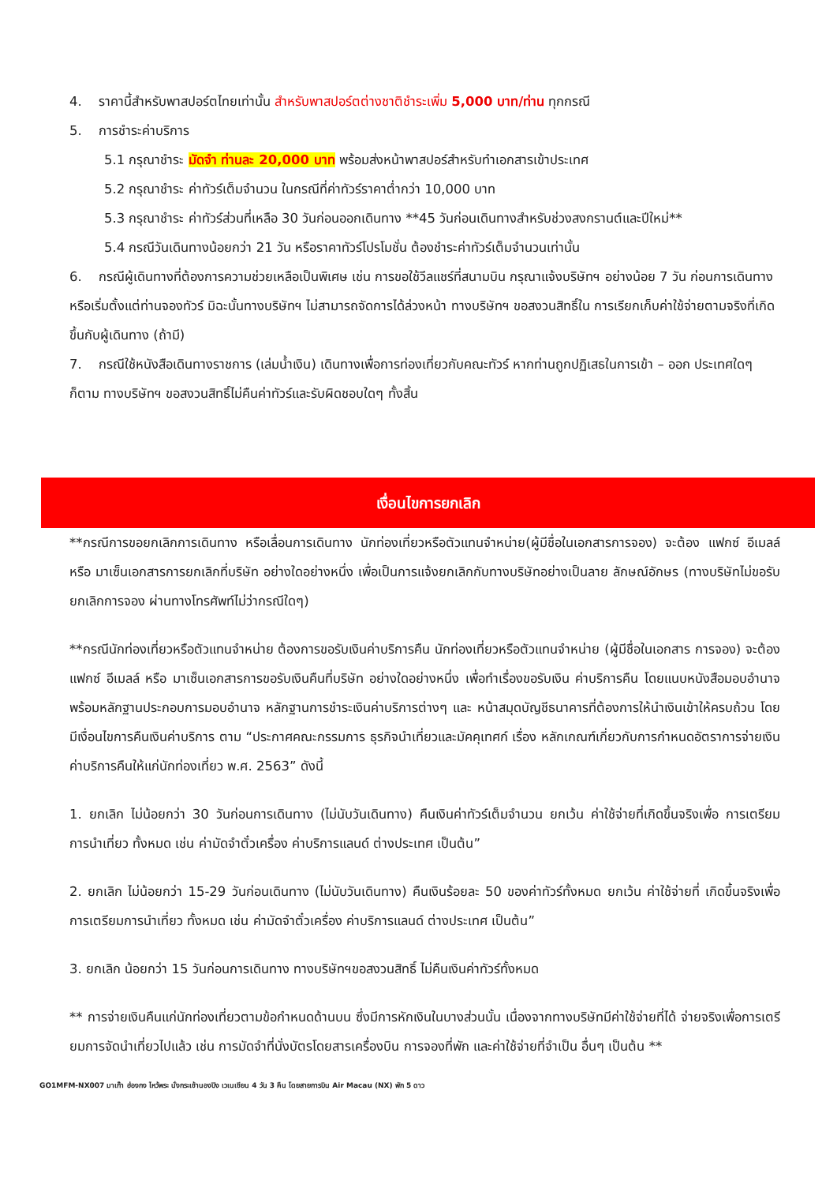4. ราคานี้สำหรับพาสปอร์ตไทยเท่านั้น สำหรับพาสปอร์ตต่างชาติชำระเพิ่ม 5,000 บาท/ท่าน ทุกกรณี
5. การชำระค่าบริการ
5.1 กรุณาชำระ มัดจำ ท่านละ 20,000 บาท พร้อมส่งหน้าพาสปอร์สำหรับทำเอกสารเข้าประเทศ
5.2 กรุณาชำระ ค่าทัวร์เต็มจำนวน ในกรณีที่ค่าทัวร์ราคาต่ำกว่า 10,000 บาท
5.3 กรุณาชำระ ค่าทัวร์ส่วนที่เหลือ 30 วันก่อนออกเดินทาง **45 วันก่อนเดินทางสำหรับช่วงสงกรานต์และปีใหม่**
5.4 กรณีวันเดินทางน้อยกว่า 21 วัน หรือราคาทัวร์โปรโมชั่น ต้องชำระค่าทัวร์เต็มจำนวนเท่านั้น
6. กรณีผู้เดินทางที่ต้องการความช่วยเหลือเป็นพิเศษ เช่น การขอใช้วีลแชร์ที่สนามบิน กรุณาแจ้งบริษัทฯ อย่างน้อย 7 วัน ก่อนการเดินทาง หรือเริ่มตั้งแต่ท่านจองทัวร์ มิฉะนั้นทางบริษัทฯ ไม่สามารถจัดการได้ล่วงหน้า ทางบริษัทฯ ขอสงวนสิทธิ์ใน การเรียกเก็บค่าใช้จ่ายตามจริงที่เกิดขึ้นกับผู้เดินทาง (ถ้ามี)
7. กรณีใช้หนังสือเดินทางราชการ (เล่มน้ำเงิน) เดินทางเพื่อการท่องเที่ยวกับคณะทัวร์ หากท่านถูกปฏิเสธในการเข้า – ออก ประเทศใดๆ ก็ตาม ทางบริษัทฯ ขอสงวนสิทธิ์ไม่คืนค่าทัวร์และรับผิดชอบใดๆ ทั้งสิ้น
เงื่อนไขการยกเลิก
**กรณีการขอยกเลิกการเดินทาง หรือเลื่อนการเดินทาง นักท่องเที่ยวหรือตัวแทนจำหน่าย(ผู้มีชื่อในเอกสารการจอง) จะต้อง แฟกซ์ อีเมลล์ หรือ มาเซ็นเอกสารการยกเลิกที่บริษัท อย่างใดอย่างหนึ่ง เพื่อเป็นการแจ้งยกเลิกกับทางบริษัทอย่างเป็นลาย ลักษณ์อักษร (ทางบริษัทไม่ขอรับยกเลิกการจอง ผ่านทางโทรศัพท์ไม่ว่ากรณีใดๆ)
**กรณีนักท่องเที่ยวหรือตัวแทนจำหน่าย ต้องการขอรับเงินค่าบริการคืน นักท่องเที่ยวหรือตัวแทนจำหน่าย (ผู้มีชื่อในเอกสาร การจอง) จะต้องแฟกซ์ อีเมลล์ หรือ มาเซ็นเอกสารการขอรับเงินคืนที่บริษัท อย่างใดอย่างหนึ่ง เพื่อทำเรื่องขอรับเงิน ค่าบริการคืน โดยแนบหนังสือมอบอำนาจพร้อมหลักฐานประกอบการมอบอำนาจ หลักฐานการชำระเงินค่าบริการต่างๆ และ หน้าสมุดบัญชีธนาคารที่ต้องการให้นำเงินเข้าให้ครบถ้วน โดยมีเงื่อนไขการคืนเงินค่าบริการ ตาม “ประกาศคณะกรรมการ ธุรกิจนำเที่ยวและมัคคุเทศก์ เรื่อง หลักเกณฑ์เกี่ยวกับการกำหนดอัตราการจ่ายเงินค่าบริการคืนให้แก่นักท่องเที่ยว พ.ศ. 2563” ดังนี้
1. ยกเลิก ไม่น้อยกว่า 30 วันก่อนการเดินทาง (ไม่นับวันเดินทาง) คืนเงินค่าทัวร์เต็มจำนวน ยกเว้น ค่าใช้จ่ายที่เกิดขึ้นจริงเพื่อ การเตรียมการนำเที่ยว ทั้งหมด เช่น ค่ามัดจำตั๋วเครื่อง ค่าบริการแลนด์ ต่างประเทศ เป็นต้น”
2. ยกเลิก ไม่น้อยกว่า 15-29 วันก่อนเดินทาง (ไม่นับวันเดินทาง) คืนเงินร้อยละ 50 ของค่าทัวร์ทั้งหมด ยกเว้น ค่าใช้จ่ายที่ เกิดขึ้นจริงเพื่อการเตรียมการนำเที่ยว ทั้งหมด เช่น ค่ามัดจำตั๋วเครื่อง ค่าบริการแลนด์ ต่างประเทศ เป็นต้น”
3. ยกเลิก น้อยกว่า 15 วันก่อนการเดินทาง ทางบริษัทฯขอสงวนสิทธิ์ ไม่คืนเงินค่าทัวร์ทั้งหมด
** การจ่ายเงินคืนแก่นักท่องเที่ยวตามข้อกำหนดด้านบน ซึ่งมีการหักเงินในบางส่วนนั้น เนื่องจากทางบริษัทมีค่าใช้จ่ายที่ได้ จ่ายจริงเพื่อการเตรียมการจัดนำเที่ยวไปแล้ว เช่น การมัดจำที่นั่งบัตรโดยสารเครื่องบิน การจองที่พัก และค่าใช้จ่ายที่จำเป็น อื่นๆ เป็นต้น **
GO1MFM-NX007 มาเก๊า ฮ่องกง ไหว้พระ นั่งกระเช้านองปิง เวเนเชียน 4 วัน 3 คืน โดยสายการบิน Air Macau (NX) พัก 5 ดาว